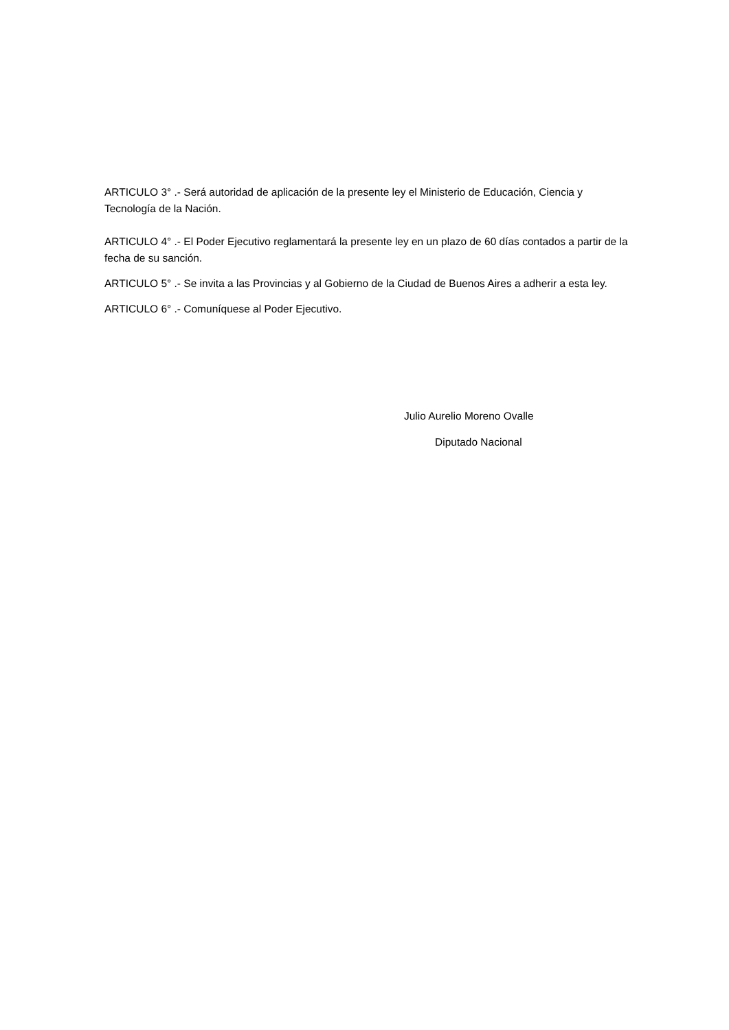ARTICULO 3° .- Será autoridad de aplicación de la presente ley el Ministerio de Educación, Ciencia y Tecnología de la Nación.
ARTICULO 4° .- El Poder Ejecutivo reglamentará la presente ley en un plazo de 60 días contados a partir de la fecha de su sanción.
ARTICULO 5° .- Se invita a las Provincias y al Gobierno de la Ciudad de Buenos Aires a adherir a esta ley.
ARTICULO 6° .- Comuníquese al Poder Ejecutivo.
Julio Aurelio Moreno Ovalle
Diputado Nacional